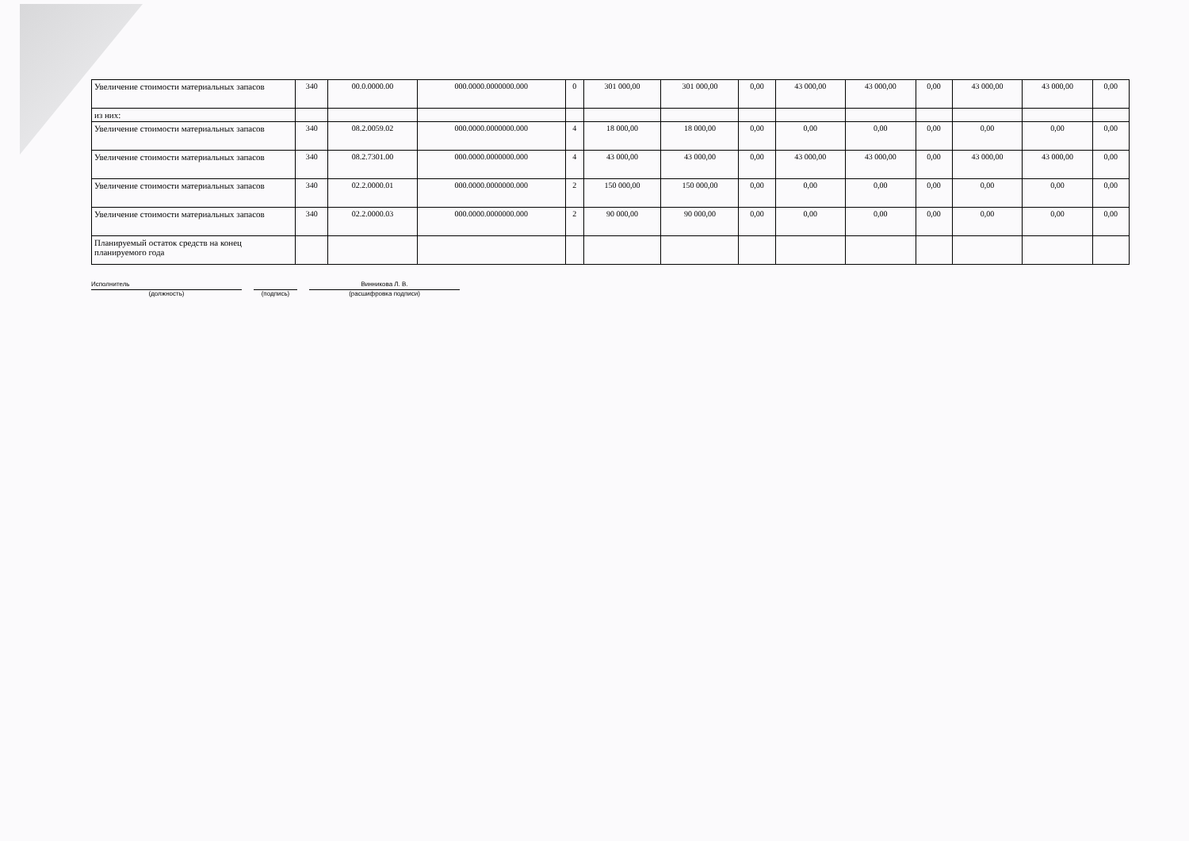| Увеличение стоимости материальных запасов | 340 | 00.0.0000.00 | 000.0000.0000000.000 | 0 | 301 000,00 | 301 000,00 | 0,00 | 43 000,00 | 43 000,00 | 0,00 | 43 000,00 | 43 000,00 | 0,00 |
| из них: | | | | | | | | | | | | | |
| Увеличение стоимости материальных запасов | 340 | 08.2.0059.02 | 000.0000.0000000.000 | 4 | 18 000,00 | 18 000,00 | 0,00 | 0,00 | 0,00 | 0,00 | 0,00 | 0,00 | 0,00 |
| Увеличение стоимости материальных запасов | 340 | 08.2.7301.00 | 000.0000.0000000.000 | 4 | 43 000,00 | 43 000,00 | 0,00 | 43 000,00 | 43 000,00 | 0,00 | 43 000,00 | 43 000,00 | 0,00 |
| Увеличение стоимости материальных запасов | 340 | 02.2.0000.01 | 000.0000.0000000.000 | 2 | 150 000,00 | 150 000,00 | 0,00 | 0,00 | 0,00 | 0,00 | 0,00 | 0,00 | 0,00 |
| Увеличение стоимости материальных запасов | 340 | 02.2.0000.03 | 000.0000.0000000.000 | 2 | 90 000,00 | 90 000,00 | 0,00 | 0,00 | 0,00 | 0,00 | 0,00 | 0,00 | 0,00 |
| Планируемый остаток средств на конец планируемого года | | | | | | | | | | | | | |
Исполнитель
(должность)
(подпись)
Винникова Л. В.
(расшифровка подписи)